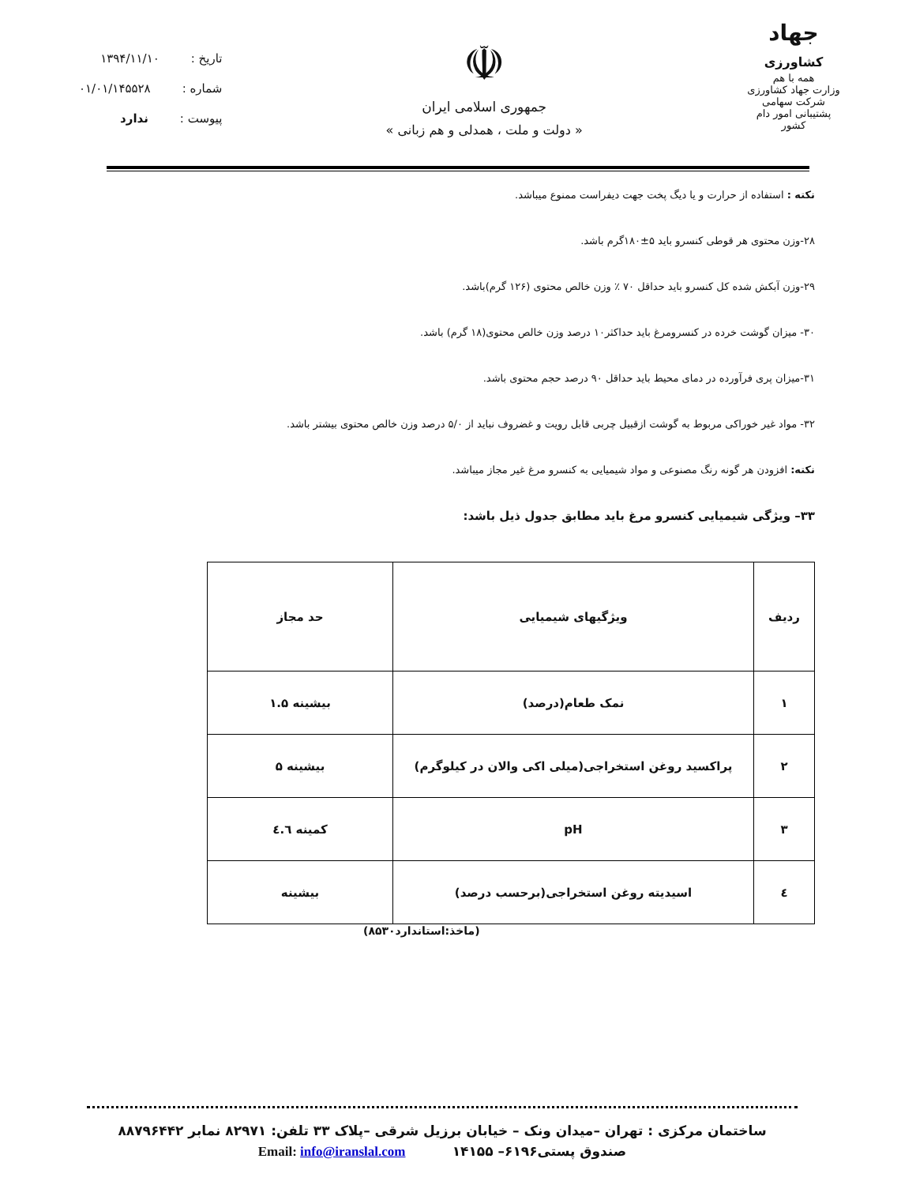تاریخ : ۱۳۹۴/۱۱/۱۰
شماره : ۰۱/۰۱/۱۴۵۵۲۸
پیوست : ندارد
☫
جمهوری اسلامی ایران
« دولت و ملت ، همدلی و هم زبانی »
جهاد
کشاورزی
همه با هم
وزارت جهاد کشاورزی
شرکت سهامی پشتیبانی امور دام کشور
نکته : استفاده از حرارت و یا دیگ پخت جهت دیفراست ممنوع میباشد.
۲۸-وزن محتوی هر قوطی کنسرو باید ۵±۱۸۰گرم باشد.
۲۹-وزن آبکش شده کل کنسرو باید حداقل ۷۰ ٪ وزن خالص محتوی (۱۲۶ گرم)باشد.
۳۰- میزان گوشت خرده در کنسرومرغ باید حداکثر۱۰ درصد وزن خالص محتوی(۱۸ گرم) باشد.
۳۱-میزان پری فرآورده در دمای محیط باید حداقل ۹۰ درصد حجم محتوی باشد.
۳۲- مواد غیر خوراکی مربوط به گوشت ازقبیل چربی قابل رویت و غضروف نباید از ۵/۰ درصد وزن خالص محتوی بیشتر باشد.
نکته: افزودن هر گونه رنگ مصنوعی و مواد شیمیایی به کنسرو مرغ غیر مجاز میباشد.
۳۳– ویژگی شیمیایی کنسرو مرغ باید مطابق جدول ذیل باشد:
| ردیف | ویژگیهای شیمیایی | حد مجاز |
| --- | --- | --- |
| ۱ | نمک طعام(درصد) | بیشینه ۱.۵ |
| ۲ | پراکسید روغن استخراجی(میلی اکی والان در کیلوگرم) | بیشینه ۵ |
| ۳ | pH | کمینه ٤.٦ |
| ٤ | اسیدیته روغن استخراجی(برحسب درصد) | بیشینه |
(ماخذ:استاندارد۸۵۳۰)
ساختمان مرکزی : تهران –میدان ونک – خیابان برزیل شرقی –پلاک ۳۳ تلفن: ۸۲۹۷۱ نمابر ۸۸۷۹۶۴۴۲
صندوق پستی۶۱۹۶– ۱۴۱۵۵ Email: info@iranslal.com